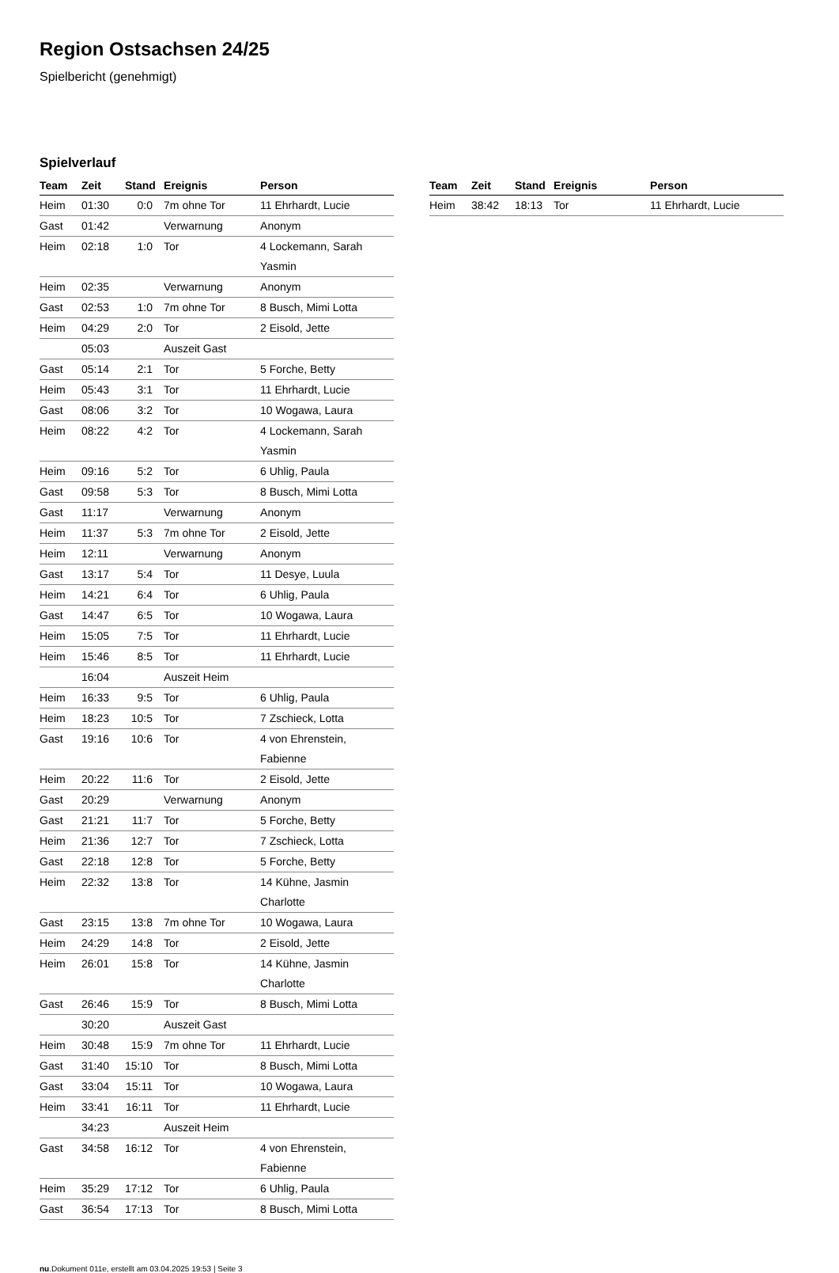Region Ostsachsen 24/25
Spielbericht (genehmigt)
Spielverlauf
| Team | Zeit | Stand | Ereignis | Person |
| --- | --- | --- | --- | --- |
| Heim | 01:30 | 0:0 | 7m ohne Tor | 11 Ehrhardt, Lucie |
| Gast | 01:42 | | Verwarnung | Anonym |
| Heim | 02:18 | 1:0 | Tor | 4 Lockemann, Sarah Yasmin |
| Heim | 02:35 | | Verwarnung | Anonym |
| Gast | 02:53 | 1:0 | 7m ohne Tor | 8 Busch, Mimi Lotta |
| Heim | 04:29 | 2:0 | Tor | 2 Eisold, Jette |
| | 05:03 | | Auszeit Gast | |
| Gast | 05:14 | 2:1 | Tor | 5 Forche, Betty |
| Heim | 05:43 | 3:1 | Tor | 11 Ehrhardt, Lucie |
| Gast | 08:06 | 3:2 | Tor | 10 Wogawa, Laura |
| Heim | 08:22 | 4:2 | Tor | 4 Lockemann, Sarah Yasmin |
| Heim | 09:16 | 5:2 | Tor | 6 Uhlig, Paula |
| Gast | 09:58 | 5:3 | Tor | 8 Busch, Mimi Lotta |
| Gast | 11:17 | | Verwarnung | Anonym |
| Heim | 11:37 | 5:3 | 7m ohne Tor | 2 Eisold, Jette |
| Heim | 12:11 | | Verwarnung | Anonym |
| Gast | 13:17 | 5:4 | Tor | 11 Desye, Luula |
| Heim | 14:21 | 6:4 | Tor | 6 Uhlig, Paula |
| Gast | 14:47 | 6:5 | Tor | 10 Wogawa, Laura |
| Heim | 15:05 | 7:5 | Tor | 11 Ehrhardt, Lucie |
| Heim | 15:46 | 8:5 | Tor | 11 Ehrhardt, Lucie |
| | 16:04 | | Auszeit Heim | |
| Heim | 16:33 | 9:5 | Tor | 6 Uhlig, Paula |
| Heim | 18:23 | 10:5 | Tor | 7 Zschieck, Lotta |
| Gast | 19:16 | 10:6 | Tor | 4 von Ehrenstein, Fabienne |
| Heim | 20:22 | 11:6 | Tor | 2 Eisold, Jette |
| Gast | 20:29 | | Verwarnung | Anonym |
| Gast | 21:21 | 11:7 | Tor | 5 Forche, Betty |
| Heim | 21:36 | 12:7 | Tor | 7 Zschieck, Lotta |
| Gast | 22:18 | 12:8 | Tor | 5 Forche, Betty |
| Heim | 22:32 | 13:8 | Tor | 14 Kühne, Jasmin Charlotte |
| Gast | 23:15 | 13:8 | 7m ohne Tor | 10 Wogawa, Laura |
| Heim | 24:29 | 14:8 | Tor | 2 Eisold, Jette |
| Heim | 26:01 | 15:8 | Tor | 14 Kühne, Jasmin Charlotte |
| Gast | 26:46 | 15:9 | Tor | 8 Busch, Mimi Lotta |
| | 30:20 | | Auszeit Gast | |
| Heim | 30:48 | 15:9 | 7m ohne Tor | 11 Ehrhardt, Lucie |
| Gast | 31:40 | 15:10 | Tor | 8 Busch, Mimi Lotta |
| Gast | 33:04 | 15:11 | Tor | 10 Wogawa, Laura |
| Heim | 33:41 | 16:11 | Tor | 11 Ehrhardt, Lucie |
| | 34:23 | | Auszeit Heim | |
| Gast | 34:58 | 16:12 | Tor | 4 von Ehrenstein, Fabienne |
| Heim | 35:29 | 17:12 | Tor | 6 Uhlig, Paula |
| Gast | 36:54 | 17:13 | Tor | 8 Busch, Mimi Lotta |
| Team | Zeit | Stand | Ereignis | Person |
| --- | --- | --- | --- | --- |
| Heim | 38:42 | 18:13 | Tor | 11 Ehrhardt, Lucie |
nu.Dokument 011e, erstellt am 03.04.2025 19:53 | Seite 3